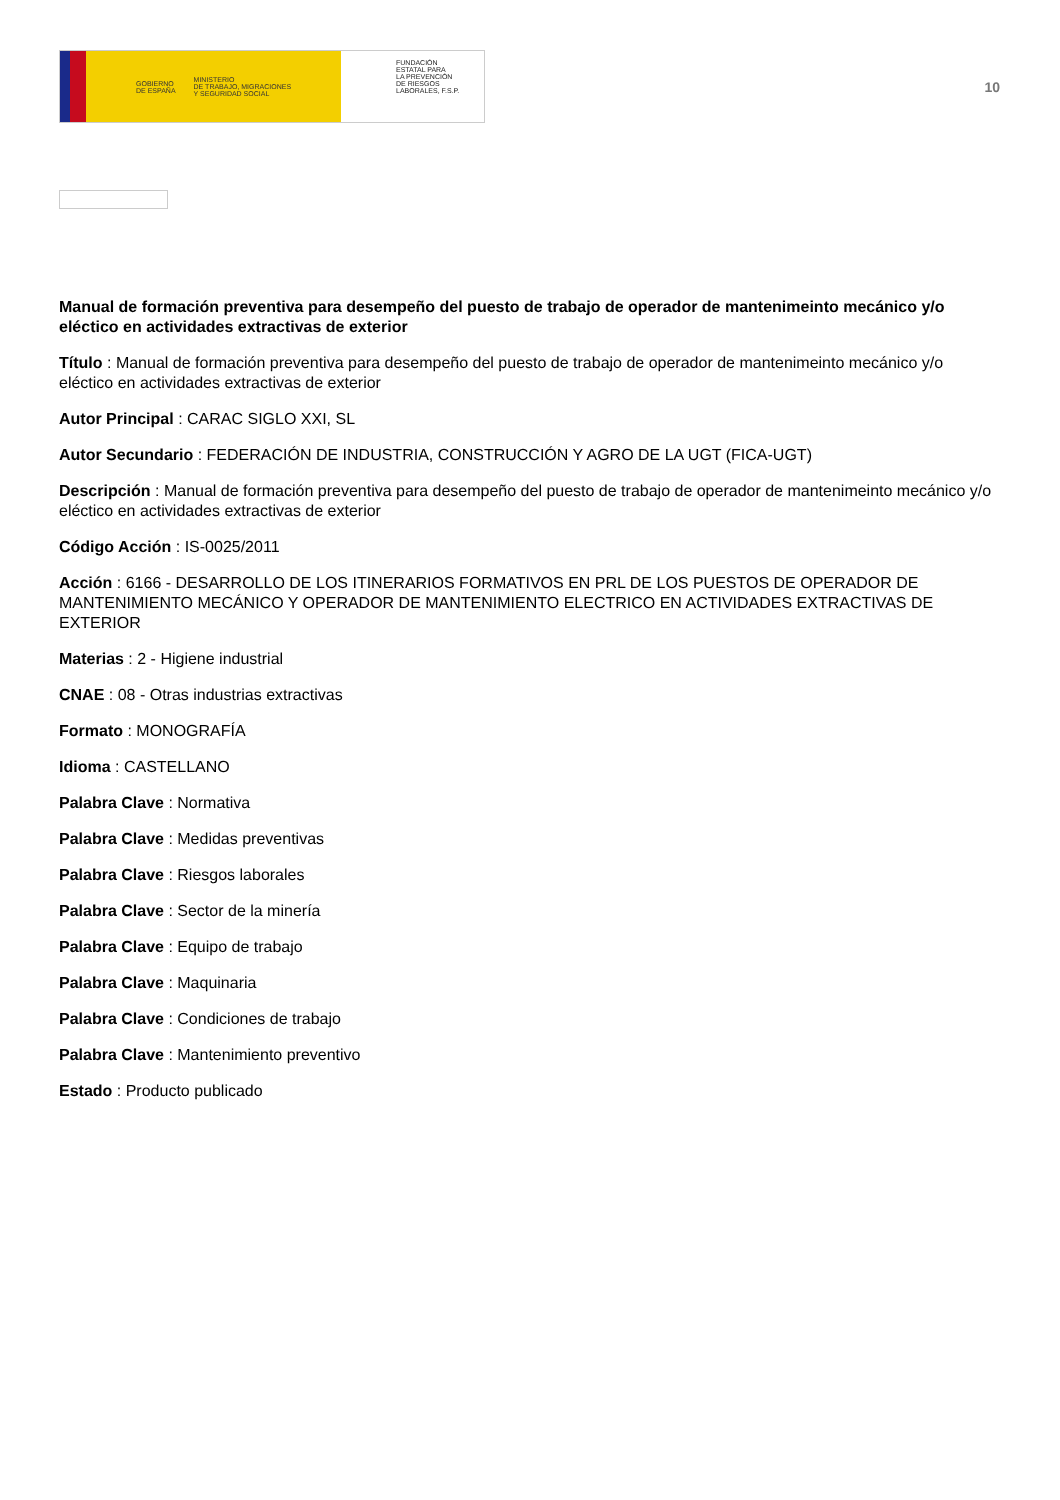GOBIERNO
DE ESPAÑA MINISTERIO
DE TRABAJO, MIGRACIONES
Y SEGURIDAD SOCIAL
FUNDACIÓN
ESTATAL PARA
LA PREVENCIÓN
DE RIESGOS
LABORALES, F.S.P.
10
Manual de formación preventiva para desempeño del puesto de trabajo de operador de mantenimeinto mecánico y/o eléctico en actividades extractivas de exterior
Título : Manual de formación preventiva para desempeño del puesto de trabajo de operador de mantenimeinto mecánico y/o eléctico en actividades extractivas de exterior
Autor Principal : CARAC SIGLO XXI, SL
Autor Secundario : FEDERACIÓN DE INDUSTRIA, CONSTRUCCIÓN Y AGRO DE LA UGT (FICA-UGT)
Descripción : Manual de formación preventiva para desempeño del puesto de trabajo de operador de mantenimeinto mecánico y/o eléctico en actividades extractivas de exterior
Código Acción : IS-0025/2011
Acción : 6166 - DESARROLLO DE LOS ITINERARIOS FORMATIVOS EN PRL DE LOS PUESTOS DE OPERADOR DE MANTENIMIENTO MECÁNICO Y OPERADOR DE MANTENIMIENTO ELECTRICO EN ACTIVIDADES EXTRACTIVAS DE EXTERIOR
Materias : 2 - Higiene industrial
CNAE : 08 - Otras industrias extractivas
Formato : MONOGRAFÍA
Idioma : CASTELLANO
Palabra Clave : Normativa
Palabra Clave : Medidas preventivas
Palabra Clave : Riesgos laborales
Palabra Clave : Sector de la minería
Palabra Clave : Equipo de trabajo
Palabra Clave : Maquinaria
Palabra Clave : Condiciones de trabajo
Palabra Clave : Mantenimiento preventivo
Estado : Producto publicado